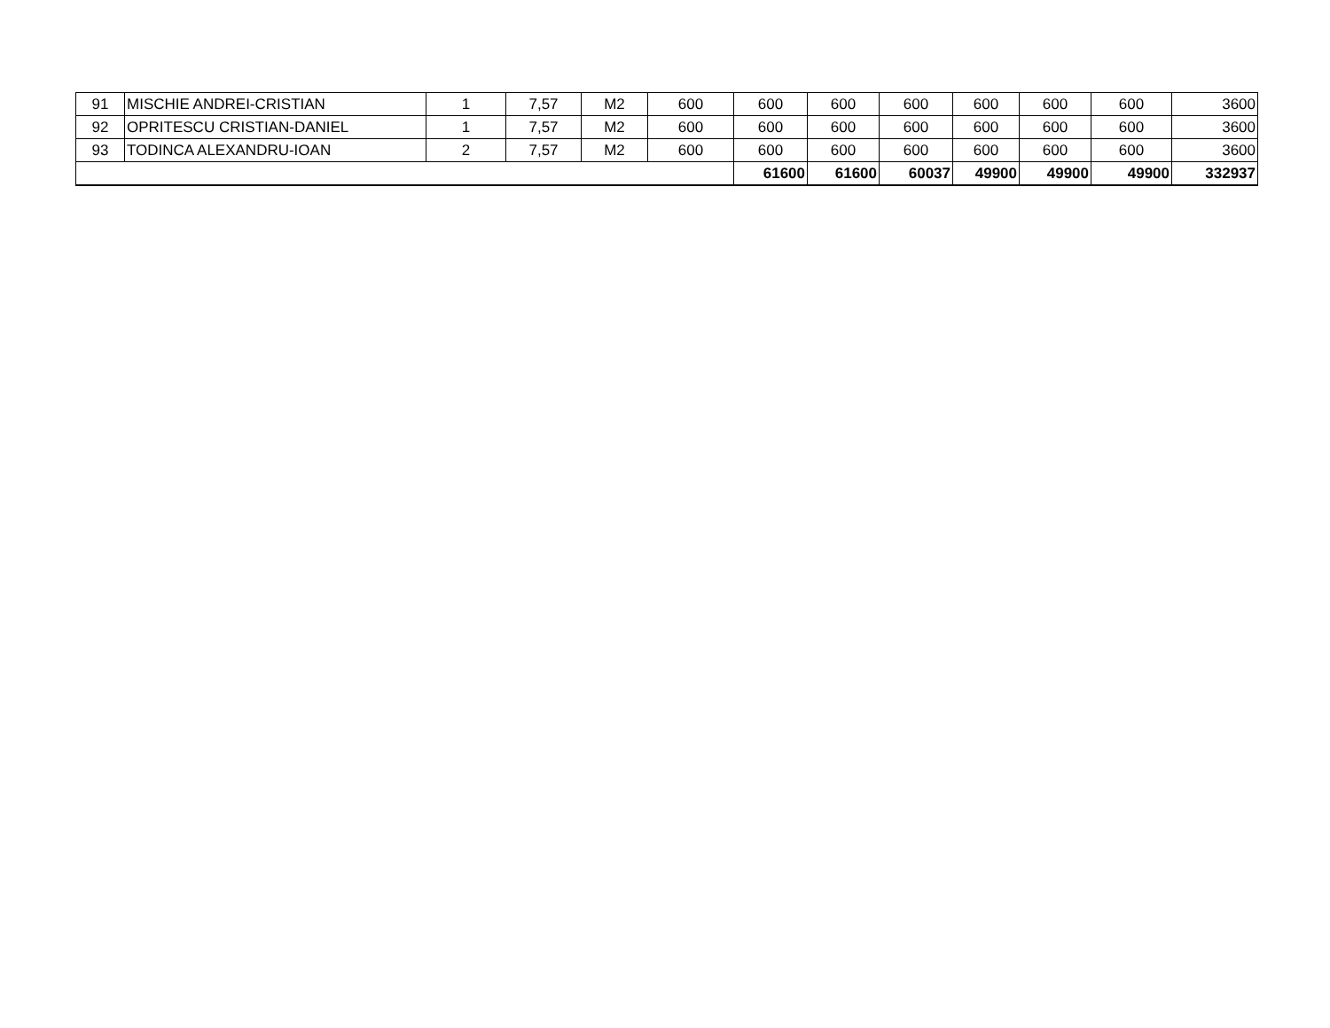| 91 | MISCHIE ANDREI-CRISTIAN | 1 | 7,57 | M2 | 600 | 600 | 600 | 600 | 600 | 600 | 600 | 3600 |
| 92 | OPRITESCU CRISTIAN-DANIEL | 1 | 7,57 | M2 | 600 | 600 | 600 | 600 | 600 | 600 | 600 | 3600 |
| 93 | TODINCA ALEXANDRU-IOAN | 2 | 7,57 | M2 | 600 | 600 | 600 | 600 | 600 | 600 | 600 | 3600 |
| | | | | | | 61600 | 61600 | 60037 | 49900 | 49900 | 49900 | 332937 |